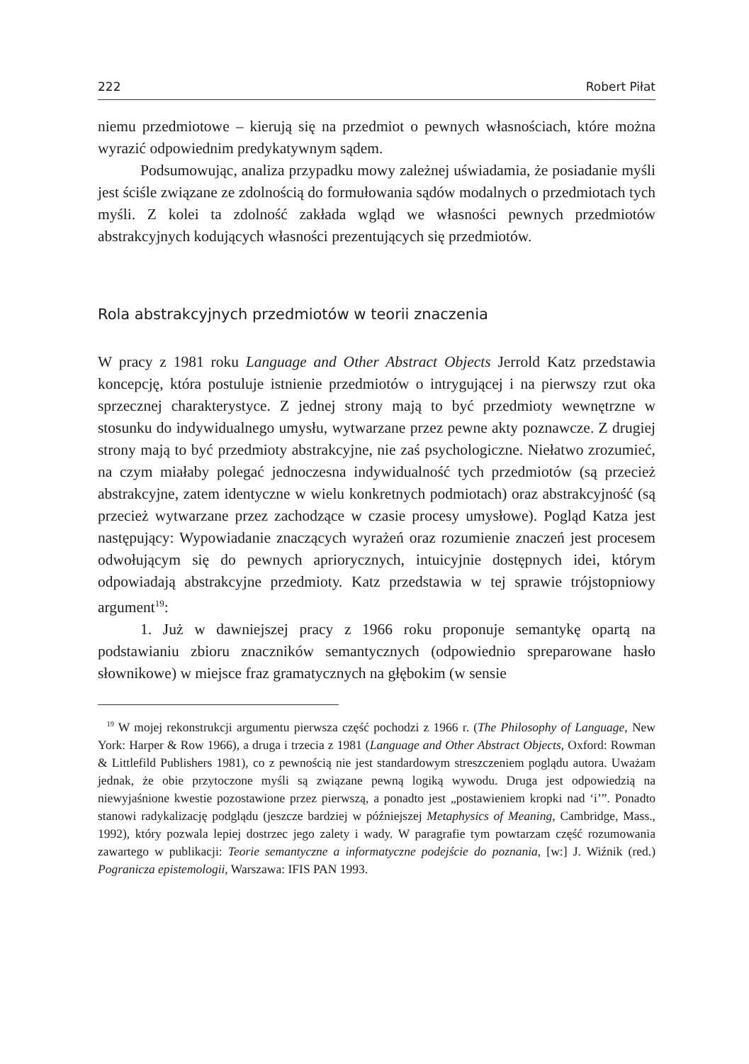222 Robert Piłat
niemu przedmiotowe – kierują się na przedmiot o pewnych własnościach, które można wyrazić odpowiednim predykatywnym sądem.
Podsumowując, analiza przypadku mowy zależnej uświadamia, że posiadanie myśli jest ściśle związane ze zdolnością do formułowania sądów modalnych o przedmiotach tych myśli. Z kolei ta zdolność zakłada wgląd we własności pewnych przedmiotów abstrakcyjnych kodujących własności prezentujących się przedmiotów.
Rola abstrakcyjnych przedmiotów w teorii znaczenia
W pracy z 1981 roku Language and Other Abstract Objects Jerrold Katz przedstawia koncepcję, która postuluje istnienie przedmiotów o intrygującej i na pierwszy rzut oka sprzecznej charakterystyce. Z jednej strony mają to być przedmioty wewnętrzne w stosunku do indywidualnego umysłu, wytwarzane przez pewne akty poznawcze. Z drugiej strony mają to być przedmioty abstrakcyjne, nie zaś psychologiczne. Niełatwo zrozumieć, na czym miałaby polegać jednoczesna indywidualność tych przedmiotów (są przecież abstrakcyjne, zatem identyczne w wielu konkretnych podmiotach) oraz abstrakcyjność (są przecież wytwarzane przez zachodzące w czasie procesy umysłowe). Pogląd Katza jest następujący: Wypowiadanie znaczących wyrażeń oraz rozumienie znaczeń jest procesem odwołującym się do pewnych apriorycznych, intuicyjnie dostępnych idei, którym odpowiadają abstrakcyjne przedmioty. Katz przedstawia w tej sprawie trójstopniowy argument<sup>19</sup>:
1. Już w dawniejszej pracy z 1966 roku proponuje semantykę opartą na podstawianiu zbioru znaczników semantycznych (odpowiednio spreparowane hasło słownikowe) w miejsce fraz gramatycznych na głębokim (w sensie
<sup>19</sup> W mojej rekonstrukcji argumentu pierwsza część pochodzi z 1966 r. (The Philosophy of Language, New York: Harper & Row 1966), a druga i trzecia z 1981 (Language and Other Abstract Objects, Oxford: Rowman & Littlefild Publishers 1981), co z pewnością nie jest standardowym streszczeniem poglądu autora. Uważam jednak, że obie przytoczone myśli są związane pewną logiką wywodu. Druga jest odpowiedzią na niewyjaśnione kwestie pozostawione przez pierwszą, a ponadto jest „postawieniem kropki nad ‘i’”. Ponadto stanowi radykalizację podglądu (jeszcze bardziej w późniejszej Metaphysics of Meaning, Cambridge, Mass., 1992), który pozwala lepiej dostrzec jego zalety i wady. W paragrafie tym powtarzam część rozumowania zawartego w publikacji: Teorie semantyczne a informatyczne podejście do poznania, [w:] J. Wiźnik (red.) Pogranicza epistemologii, Warszawa: IFIS PAN 1993.